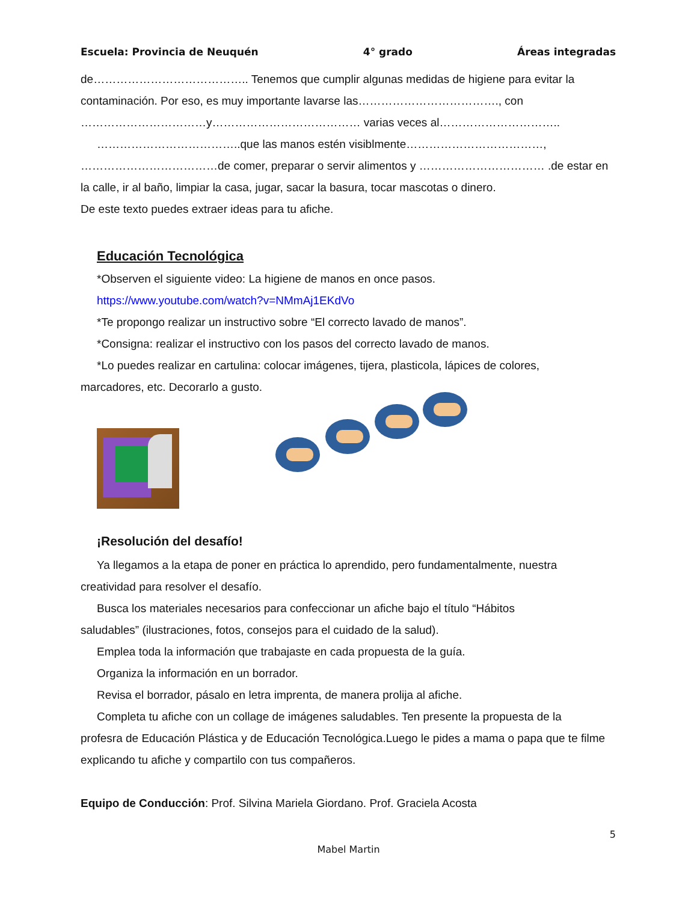Escuela: Provincia de Neuquén 4° grado Áreas integradas
de………………………………….. Tenemos que cumplir algunas medidas de higiene para evitar la contaminación. Por eso, es muy importante lavarse las………………………………., con ……………………………y………………………………… varias veces al…………………………..
………………………………..que las manos estén visiblmente………………………………,
………………………………de comer, preparar o servir alimentos y …………………………… .de estar en la calle, ir al baño, limpiar la casa, jugar, sacar la basura, tocar mascotas o dinero.
De este texto puedes extraer ideas para tu afiche.
Educación Tecnológica
*Observen el siguiente video: La higiene de manos en once pasos.
https://www.youtube.com/watch?v=NMmAj1EKdVo
*Te propongo realizar un instructivo sobre “El correcto lavado de manos”.
*Consigna: realizar el instructivo con los pasos del correcto lavado de manos.
*Lo puedes realizar en cartulina: colocar imágenes, tijera, plasticola, lápices de colores,
marcadores, etc. Decorarlo a gusto.
¡Resolución del desafío!
Ya llegamos a la etapa de poner en práctica lo aprendido, pero fundamentalmente, nuestra
creatividad para resolver el desafío.
Busca los materiales necesarios para confeccionar un afiche bajo el título “Hábitos
saludables” (ilustraciones, fotos, consejos para el cuidado de la salud).
Emplea toda la información que trabajaste en cada propuesta de la guía.
Organiza la información en un borrador.
Revisa el borrador, pásalo en letra imprenta, de manera prolija al afiche.
Completa tu afiche con un collage de imágenes saludables. Ten presente la propuesta de la
profesra de Educación Plástica y de Educación Tecnológica.Luego le pides a mama o papa que te filme explicando tu afiche y compartilo con tus compañeros.
Equipo de Conducción: Prof. Silvina Mariela Giordano. Prof. Graciela Acosta
5
Mabel Martin